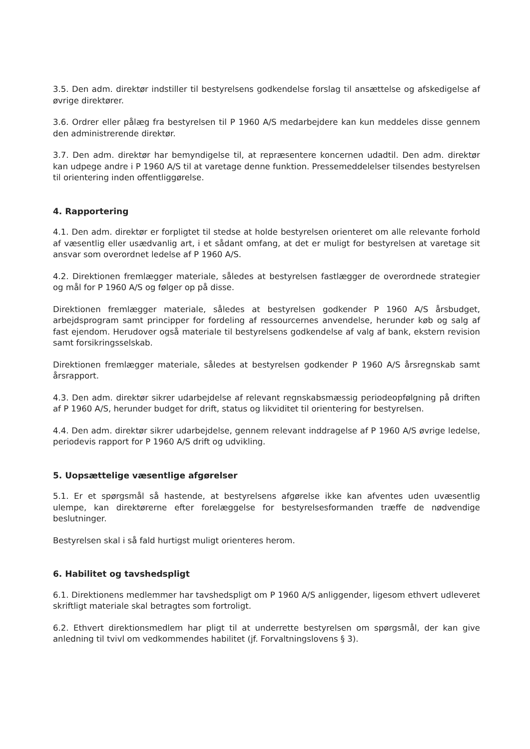3.5. Den adm. direktør indstiller til bestyrelsens godkendelse forslag til ansættelse og afskedigelse af øvrige direktører.
3.6. Ordrer eller pålæg fra bestyrelsen til P 1960 A/S medarbejdere kan kun meddeles disse gennem den administrerende direktør.
3.7. Den adm. direktør har bemyndigelse til, at repræsentere koncernen udadtil. Den adm. direktør kan udpege andre i P 1960 A/S til at varetage denne funktion. Pressemeddelelser tilsendes bestyrelsen til orientering inden offentliggørelse.
4. Rapportering
4.1. Den adm. direktør er forpligtet til stedse at holde bestyrelsen orienteret om alle relevante forhold af væsentlig eller usædvanlig art, i et sådant omfang, at det er muligt for bestyrelsen at varetage sit ansvar som overordnet ledelse af P 1960 A/S.
4.2. Direktionen fremlægger materiale, således at bestyrelsen fastlægger de overordnede strategier og mål for P 1960 A/S og følger op på disse.
Direktionen fremlægger materiale, således at bestyrelsen godkender P 1960 A/S årsbudget, arbejdsprogram samt principper for fordeling af ressourcernes anvendelse, herunder køb og salg af fast ejendom. Herudover også materiale til bestyrelsens godkendelse af valg af bank, ekstern revision samt forsikringsselskab.
Direktionen fremlægger materiale, således at bestyrelsen godkender P 1960 A/S årsregnskab samt årsrapport.
4.3. Den adm. direktør sikrer udarbejdelse af relevant regnskabsmæssig periodeopfølgning på driften af P 1960 A/S, herunder budget for drift, status og likviditet til orientering for bestyrelsen.
4.4. Den adm. direktør sikrer udarbejdelse, gennem relevant inddragelse af P 1960 A/S øvrige ledelse, periodevis rapport for P 1960 A/S drift og udvikling.
5. Uopsættelige væsentlige afgørelser
5.1. Er et spørgsmål så hastende, at bestyrelsens afgørelse ikke kan afventes uden uvæsentlig ulempe, kan direktørerne efter forelæggelse for bestyrelsesformanden træffe de nødvendige beslutninger.
Bestyrelsen skal i så fald hurtigst muligt orienteres herom.
6. Habilitet og tavshedspligt
6.1. Direktionens medlemmer har tavshedspligt om P 1960 A/S anliggender, ligesom ethvert udleveret skriftligt materiale skal betragtes som fortroligt.
6.2. Ethvert direktionsmedlem har pligt til at underrette bestyrelsen om spørgsmål, der kan give anledning til tvivl om vedkommendes habilitet (jf. Forvaltningslovens § 3).